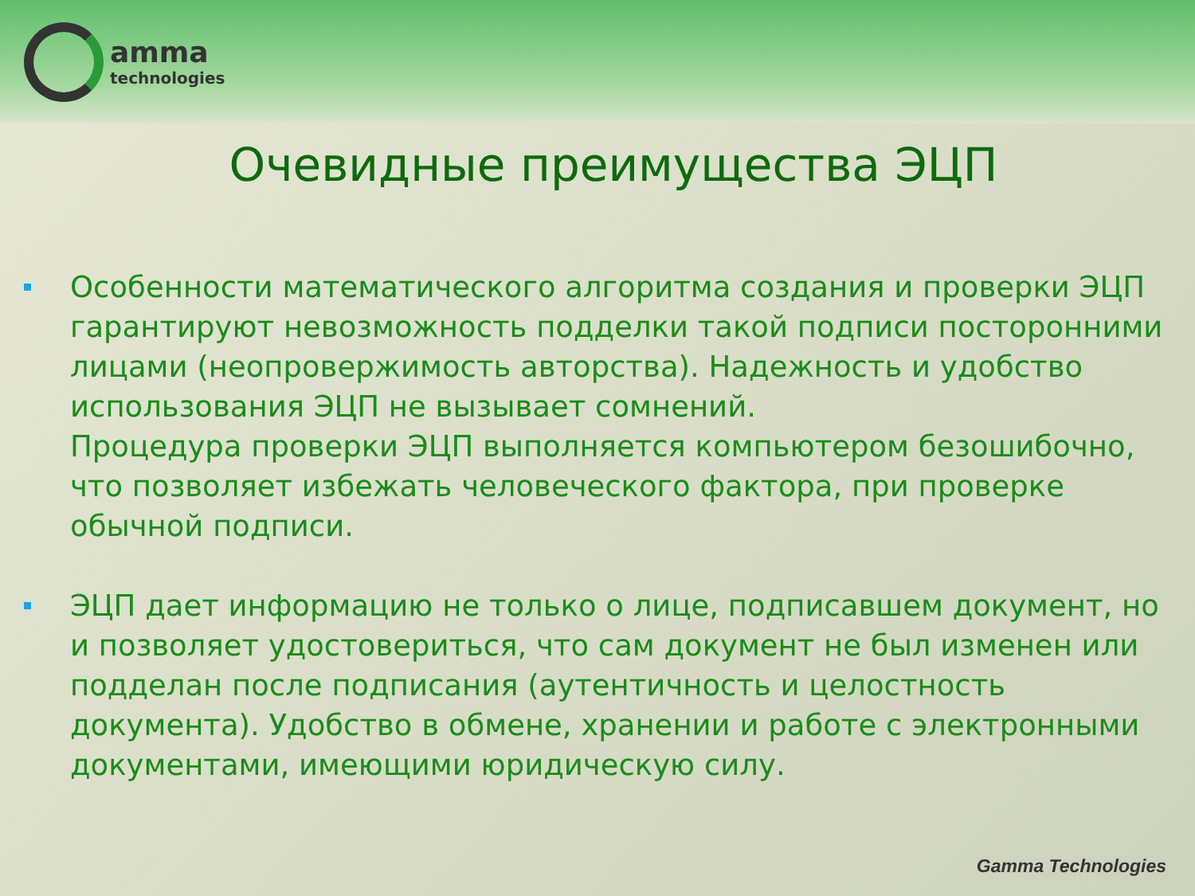amma
technologies
Очевидные преимущества ЭЦП
Особенности математического алгоритма создания и проверки ЭЦП гарантируют невозможность подделки такой подписи посторонними лицами (неопровержимость авторства). Надежность и удобство использования ЭЦП не вызывает сомнений.
Процедура проверки ЭЦП выполняется компьютером безошибочно, что позволяет избежать человеческого фактора, при проверке обычной подписи.
ЭЦП дает информацию не только о лице, подписавшем документ, но и позволяет удостовериться, что сам документ не был изменен или подделан после подписания (аутентичность и целостность документа). Удобство в обмене, хранении и работе с электронными документами, имеющими юридическую силу.
Gamma Technologies